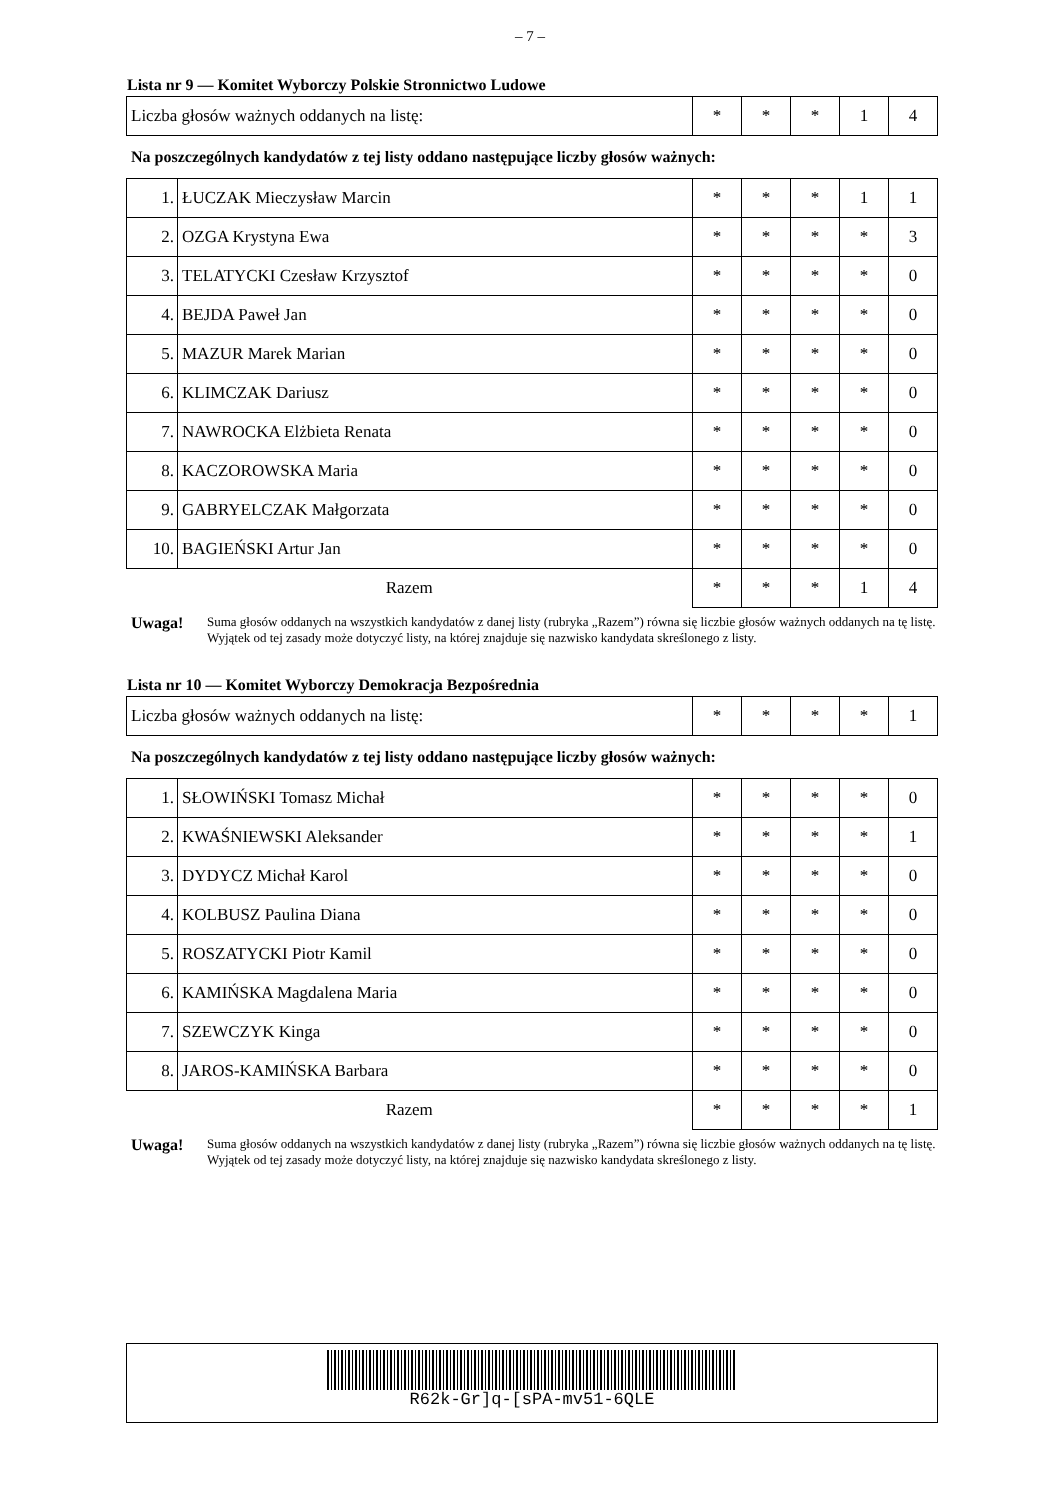– 7 –
Lista nr 9 — Komitet Wyborczy Polskie Stronnictwo Ludowe
| Liczba głosów ważnych oddanych na listę: | * | * | * | 1 | 4 |
Na poszczególnych kandydatów z tej listy oddano następujące liczby głosów ważnych:
| 1. | ŁUCZAK Mieczysław Marcin | * | * | * | 1 | 1 |
| 2. | OZGA Krystyna Ewa | * | * | * | * | 3 |
| 3. | TELATYCKI Czesław Krzysztof | * | * | * | * | 0 |
| 4. | BEJDA Paweł Jan | * | * | * | * | 0 |
| 5. | MAZUR Marek Marian | * | * | * | * | 0 |
| 6. | KLIMCZAK Dariusz | * | * | * | * | 0 |
| 7. | NAWROCKA Elżbieta Renata | * | * | * | * | 0 |
| 8. | KACZOROWSKA Maria | * | * | * | * | 0 |
| 9. | GABRYELCZAK Małgorzata | * | * | * | * | 0 |
| 10. | BAGIEŃSKI Artur Jan | * | * | * | * | 0 |
| Razem | | * | * | * | 1 | 4 |
Uwaga! Suma głosów oddanych na wszystkich kandydatów z danej listy (rubryka „Razem”) równa się liczbie głosów ważnych oddanych na tę listę. Wyjątek od tej zasady może dotyczyć listy, na której znajduje się nazwisko kandydata skreślonego z listy.
Lista nr 10 — Komitet Wyborczy Demokracja Bezpośrednia
| Liczba głosów ważnych oddanych na listę: | * | * | * | * | 1 |
Na poszczególnych kandydatów z tej listy oddano następujące liczby głosów ważnych:
| 1. | SŁOWIŃSKI Tomasz Michał | * | * | * | * | 0 |
| 2. | KWAŚNIEWSKI Aleksander | * | * | * | * | 1 |
| 3. | DYDYCZ Michał Karol | * | * | * | * | 0 |
| 4. | KOLBUSZ Paulina Diana | * | * | * | * | 0 |
| 5. | ROSZATYCKI Piotr Kamil | * | * | * | * | 0 |
| 6. | KAMIŃSKA Magdalena Maria | * | * | * | * | 0 |
| 7. | SZEWCZYK Kinga | * | * | * | * | 0 |
| 8. | JAROS-KAMIŃSKA Barbara | * | * | * | * | 0 |
| Razem | | * | * | * | * | 1 |
Uwaga! Suma głosów oddanych na wszystkich kandydatów z danej listy (rubryka „Razem”) równa się liczbie głosów ważnych oddanych na tę listę. Wyjątek od tej zasady może dotyczyć listy, na której znajduje się nazwisko kandydata skreślonego z listy.
R62k-Gr]q-[sPA-mv51-6QLE